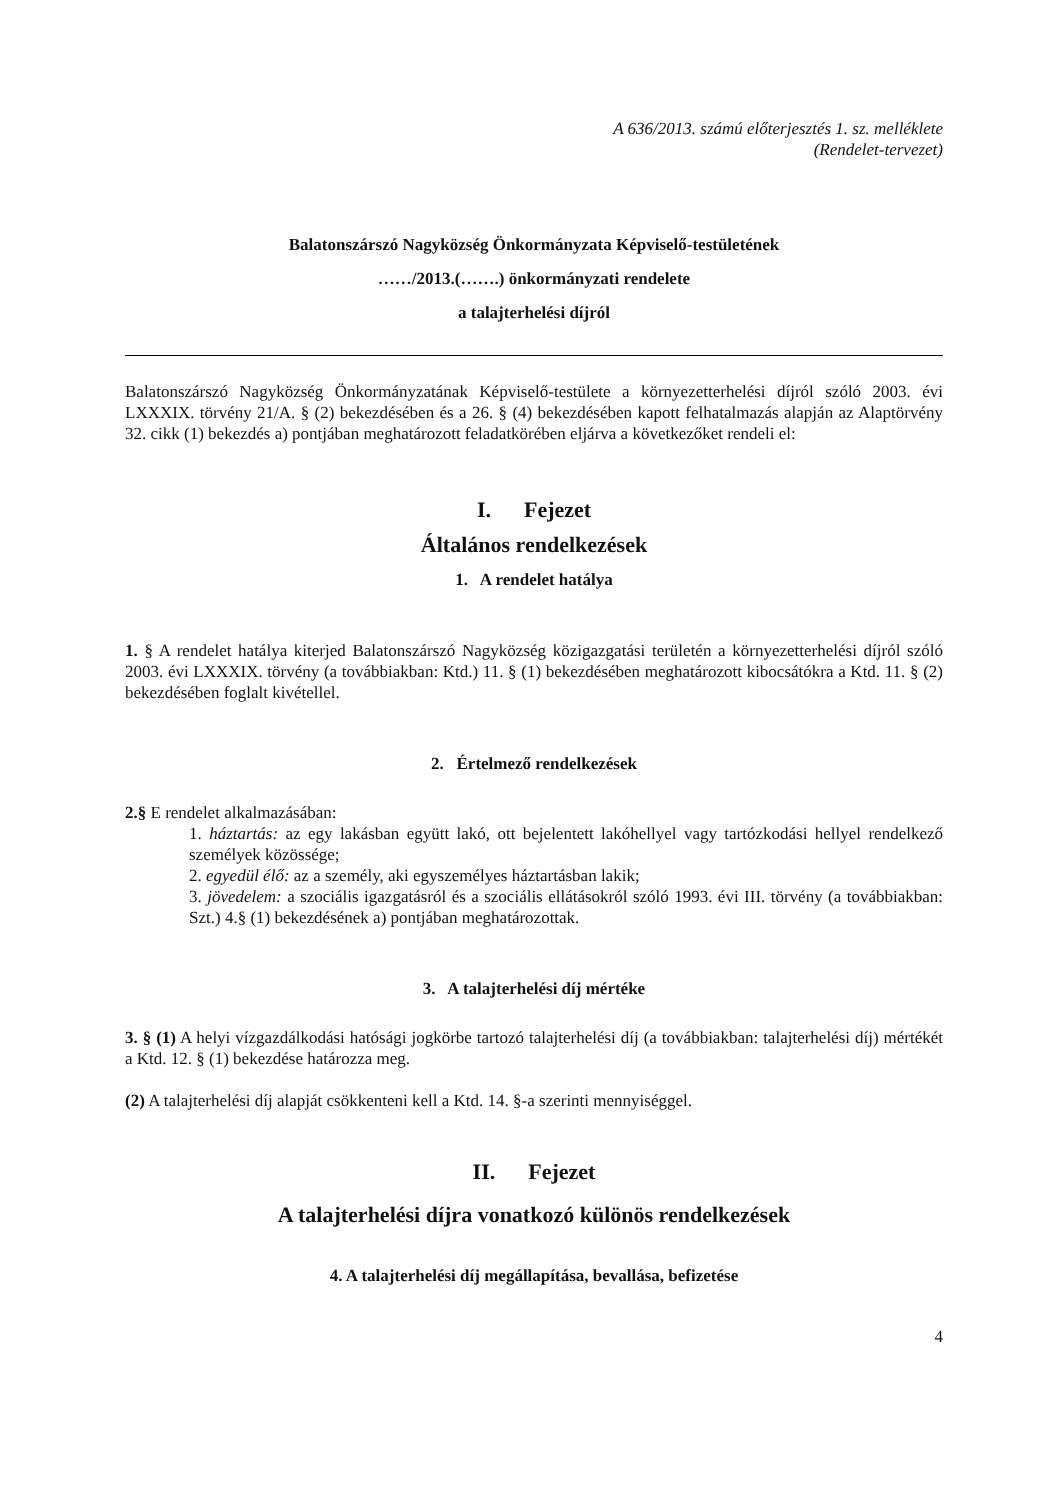A 636/2013. számú előterjesztés 1. sz. melléklete
(Rendelet-tervezet)
Balatonszárszó Nagyközség Önkormányzata Képviselő-testületének
……/2013.(…….) önkormányzati rendelete
a talajterhelési díjról
Balatonszárszó Nagyközség Önkormányzatának Képviselő-testülete a környezetterhelési díjról szóló 2003. évi LXXXIX. törvény 21/A. § (2) bekezdésében és a 26. § (4) bekezdésében kapott felhatalmazás alapján az Alaptörvény 32. cikk (1) bekezdés a) pontjában meghatározott feladatkörében eljárva a következőket rendeli el:
I. Fejezet
Általános rendelkezések
1. A rendelet hatálya
1. § A rendelet hatálya kiterjed Balatonszárszó Nagyközség közigazgatási területén a környezetterhelési díjról szóló 2003. évi LXXXIX. törvény (a továbbiakban: Ktd.) 11. § (1) bekezdésében meghatározott kibocsátókra a Ktd. 11. § (2) bekezdésében foglalt kivétellel.
2. Értelmező rendelkezések
2.§ E rendelet alkalmazásában:
1. háztartás: az egy lakásban együtt lakó, ott bejelentett lakóhellyel vagy tartózkodási hellyel rendelkező személyek közössége;
2. egyedül élő: az a személy, aki egyszemélyes háztartásban lakik;
3. jövedelem: a szociális igazgatásról és a szociális ellátásokról szóló 1993. évi III. törvény (a továbbiakban: Szt.) 4.§ (1) bekezdésének a) pontjában meghatározottak.
3. A talajterhelési díj mértéke
3. § (1) A helyi vízgazdálkodási hatósági jogkörbe tartozó talajterhelési díj (a továbbiakban: talajterhelési díj) mértékét a Ktd. 12. § (1) bekezdése határozza meg.
(2) A talajterhelési díj alapját csökkenteni kell a Ktd. 14. §-a szerinti mennyiséggel.
II. Fejezet
A talajterhelési díjra vonatkozó különös rendelkezések
4. A talajterhelési díj megállapítása, bevallása, befizetése
4